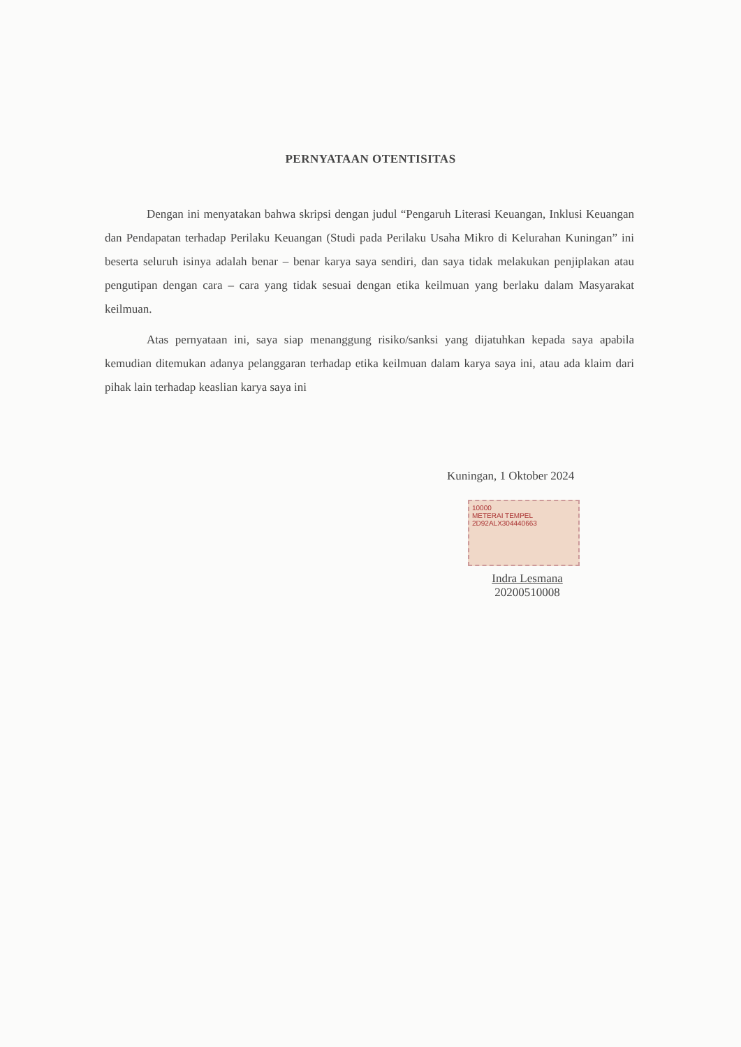PERNYATAAN OTENTISITAS
Dengan ini menyatakan bahwa skripsi dengan judul “Pengaruh Literasi Keuangan, Inklusi Keuangan dan Pendapatan terhadap Perilaku Keuangan (Studi pada Perilaku Usaha Mikro di Kelurahan Kuningan” ini beserta seluruh isinya adalah benar – benar karya saya sendiri, dan saya tidak melakukan penjiplakan atau pengutipan dengan cara – cara yang tidak sesuai dengan etika keilmuan yang berlaku dalam Masyarakat keilmuan.
Atas pernyataan ini, saya siap menanggung risiko/sanksi yang dijatuhkan kepada saya apabila kemudian ditemukan adanya pelanggaran terhadap etika keilmuan dalam karya saya ini, atau ada klaim dari pihak lain terhadap keaslian karya saya ini
Kuningan, 1 Oktober 2024
10000
METERAI TEMPEL
2D92ALX304440663
Indra Lesmana
20200510008